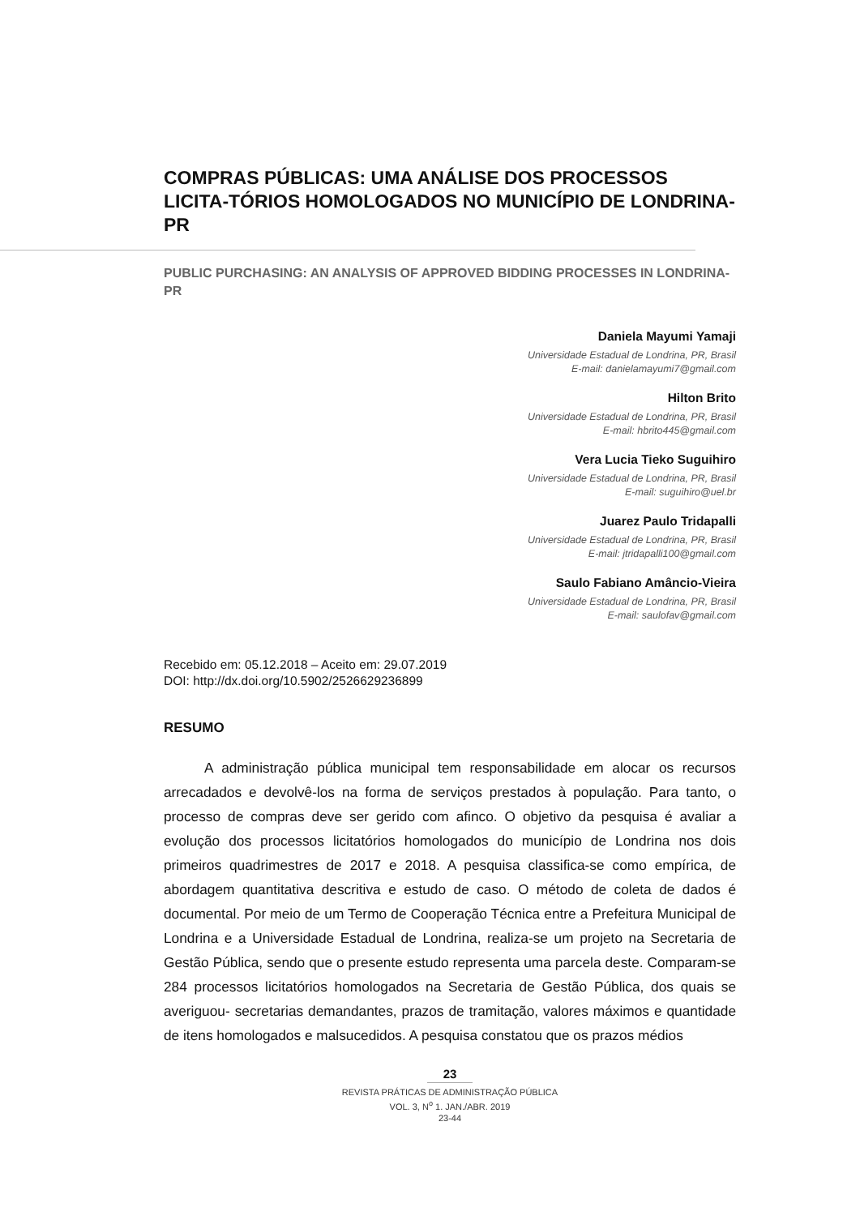COMPRAS PÚBLICAS: UMA ANÁLISE DOS PROCESSOS LICITA-TÓRIOS HOMOLOGADOS NO MUNICÍPIO DE LONDRINA-PR
PUBLIC PURCHASING: AN ANALYSIS OF APPROVED BIDDING PROCESSES IN LONDRINA-PR
Daniela Mayumi Yamaji
Universidade Estadual de Londrina, PR, Brasil
E-mail: danielamayumi7@gmail.com
Hilton Brito
Universidade Estadual de Londrina, PR, Brasil
E-mail: hbrito445@gmail.com
Vera Lucia Tieko Suguihiro
Universidade Estadual de Londrina, PR, Brasil
E-mail: suguihiro@uel.br
Juarez Paulo Tridapalli
Universidade Estadual de Londrina, PR, Brasil
E-mail: jtridapalli100@gmail.com
Saulo Fabiano Amâncio-Vieira
Universidade Estadual de Londrina, PR, Brasil
E-mail: saulofav@gmail.com
Recebido em: 05.12.2018 – Aceito em: 29.07.2019
DOI: http://dx.doi.org/10.5902/2526629236899
RESUMO
A administração pública municipal tem responsabilidade em alocar os recursos arrecadados e devolvê-los na forma de serviços prestados à população. Para tanto, o processo de compras deve ser gerido com afinco. O objetivo da pesquisa é avaliar a evolução dos processos licitatórios homologados do município de Londrina nos dois primeiros quadrimestres de 2017 e 2018. A pesquisa classifica-se como empírica, de abordagem quantitativa descritiva e estudo de caso. O método de coleta de dados é documental. Por meio de um Termo de Cooperação Técnica entre a Prefeitura Municipal de Londrina e a Universidade Estadual de Londrina, realiza-se um projeto na Secretaria de Gestão Pública, sendo que o presente estudo representa uma parcela deste. Comparam-se 284 processos licitatórios homologados na Secretaria de Gestão Pública, dos quais se averiguou- secretarias demandantes, prazos de tramitação, valores máximos e quantidade de itens homologados e malsucedidos. A pesquisa constatou que os prazos médios
23
REVISTA PRÁTICAS DE ADMINISTRAÇÃO PÚBLICA
VOL. 3, N<sup>o</sup> 1. JAN./ABR. 2019
23-44